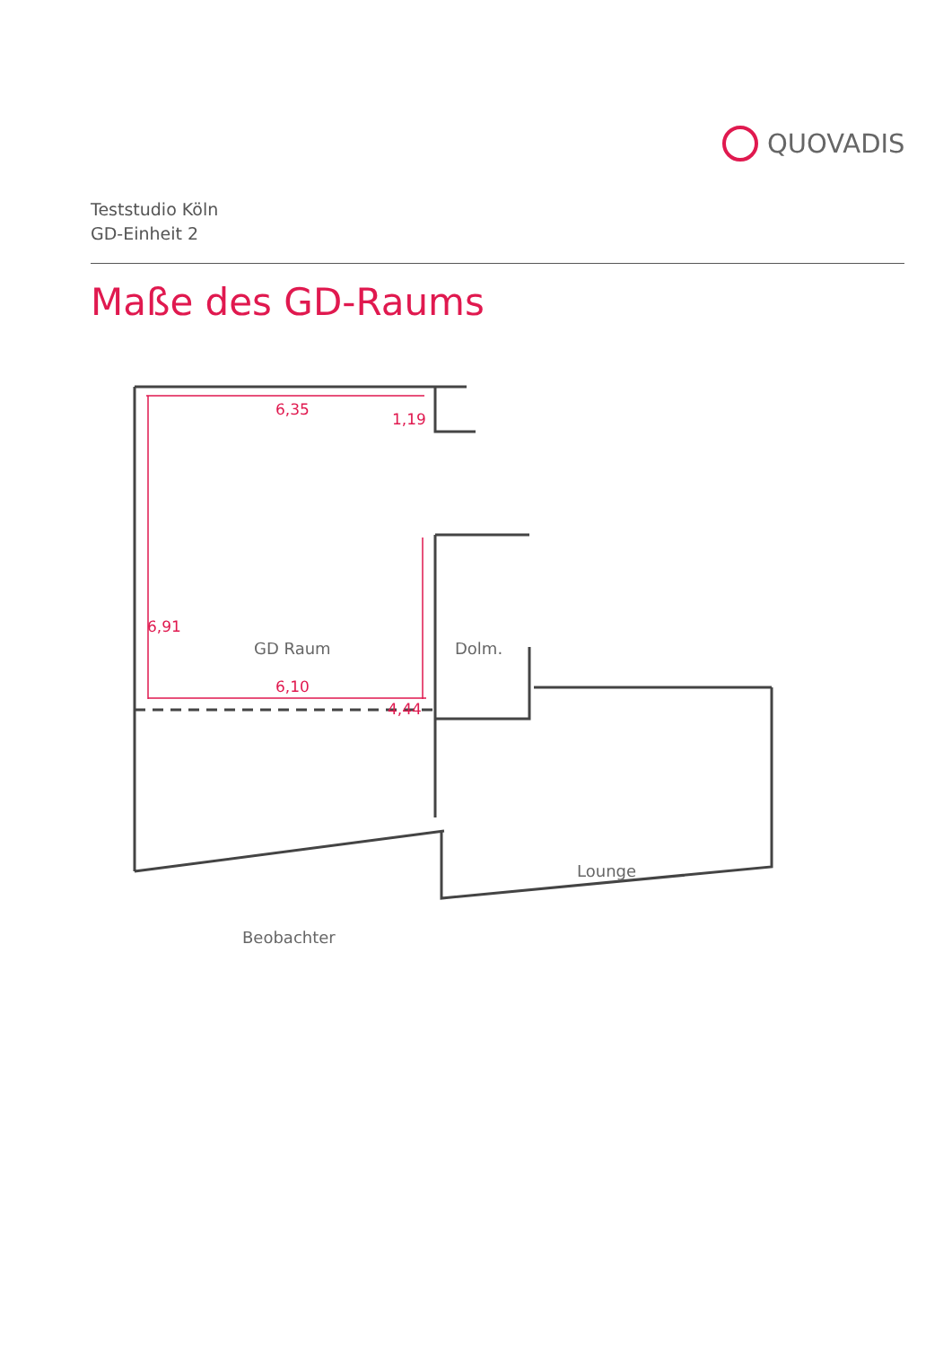QUOVADIS
Teststudio Köln
GD-Einheit 2
Maße des GD-Raums
6,35
1,19
6,91
4,44
6,10
GD Raum
Dolm.
Lounge
Beobachter